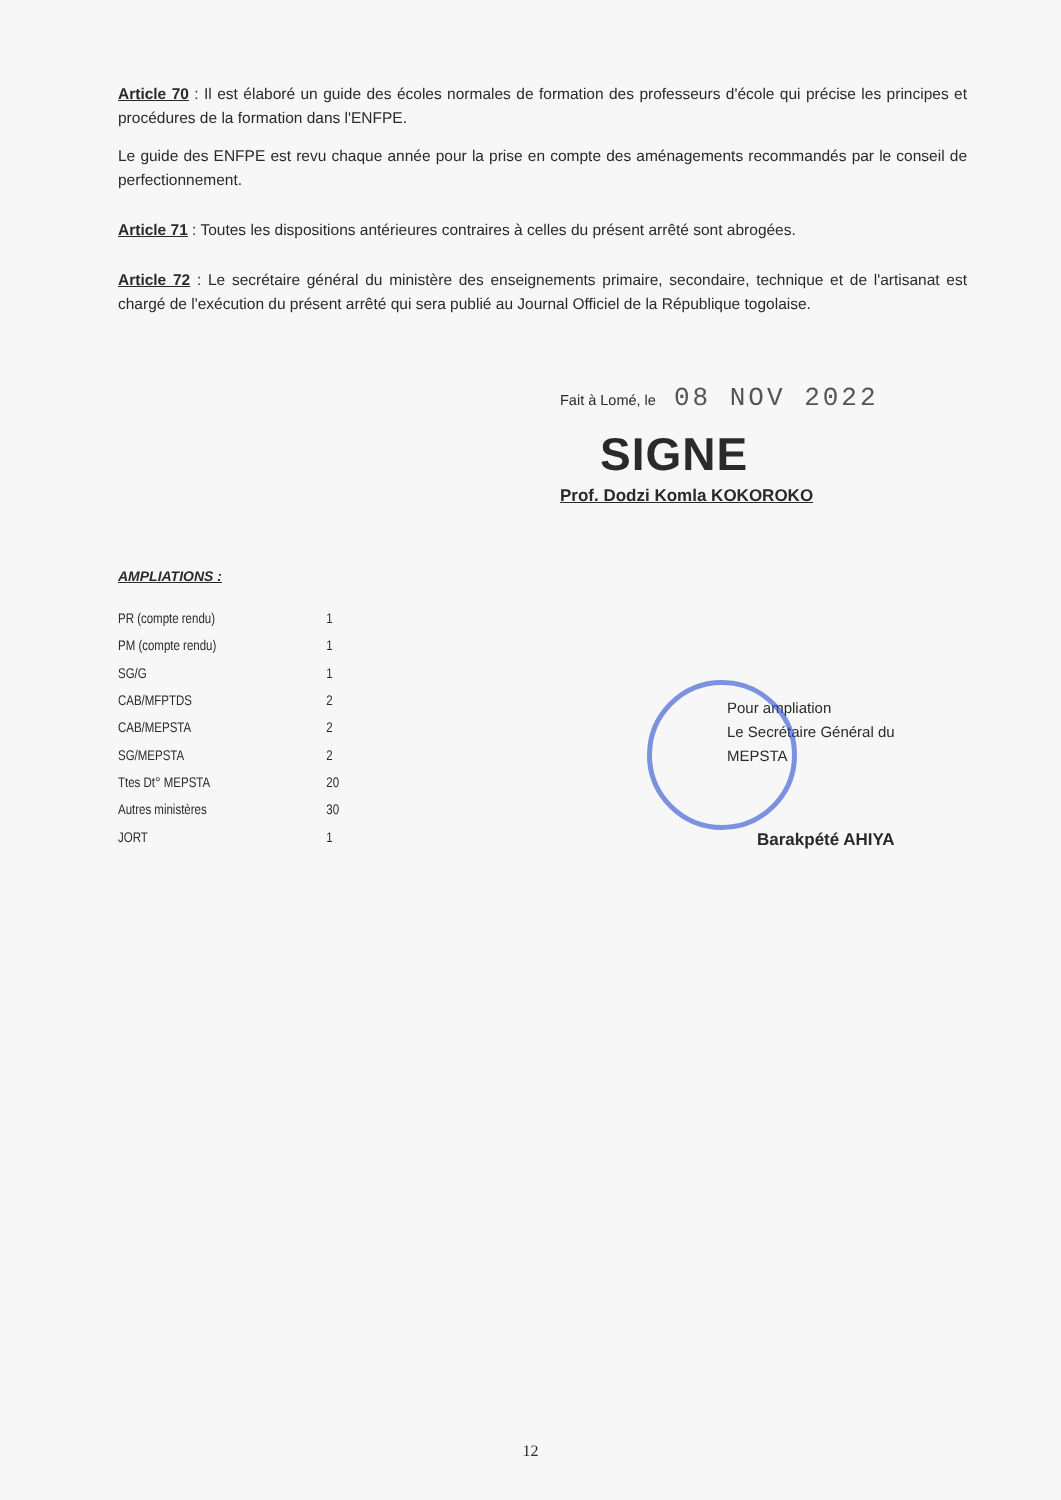Article 70 : Il est élaboré un guide des écoles normales de formation des professeurs d'école qui précise les principes et procédures de la formation dans l'ENFPE.
Le guide des ENFPE est revu chaque année pour la prise en compte des aménagements recommandés par le conseil de perfectionnement.
Article 71 : Toutes les dispositions antérieures contraires à celles du présent arrêté sont abrogées.
Article 72 : Le secrétaire général du ministère des enseignements primaire, secondaire, technique et de l'artisanat est chargé de l'exécution du présent arrêté qui sera publié au Journal Officiel de la République togolaise.
Fait à Lomé, le 08 NOV 2022
SIGNE
Prof. Dodzi Komla KOKOROKO
AMPLIATIONS :
| PR (compte rendu) | 1 |
| PM (compte rendu) | 1 |
| SG/G | 1 |
| CAB/MFPTDS | 2 |
| CAB/MEPSTA | 2 |
| SG/MEPSTA | 2 |
| Ttes Dt° MEPSTA | 20 |
| Autres ministères | 30 |
| JORT | 1 |
Pour ampliation
Le Secrétaire Général du MEPSTA
Barakpété AHIYA
12